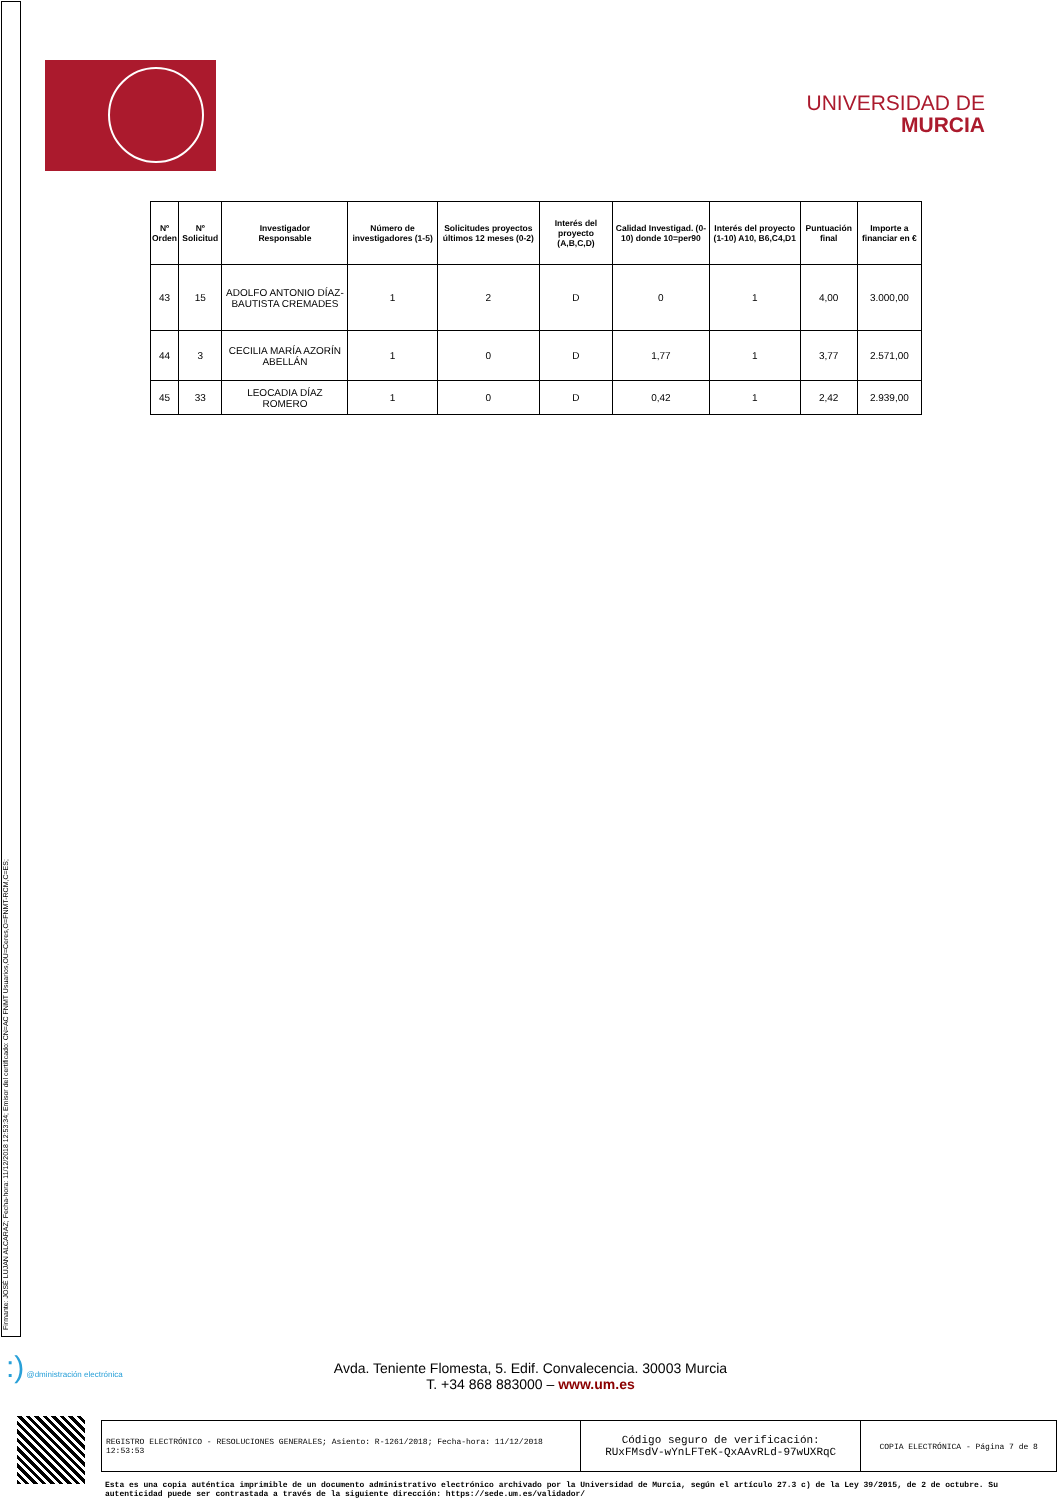Firmante: JOSÉ LUJAN ALCARAZ; Fecha-hora: 11/12/2018 12:53:34; Emisor del certificado: CN=AC FNMT Usuarios,OU=Ceres,O=FNMT-RCM,C=ES;
UNIVERSIDAD DE
MURCIA
| Nº Orden | Nº Solicitud | Investigador Responsable | Número de investigadores (1-5) | Solicitudes proyectos últimos 12 meses (0-2) | Interés del proyecto (A,B,C,D) | Calidad Investigad. (0-10) donde 10=per90 | Interés del proyecto (1-10) A10, B6,C4,D1 | Puntuación final | Importe a financiar en € |
| --- | --- | --- | --- | --- | --- | --- | --- | --- | --- |
| 43 | 15 | ADOLFO ANTONIO DÍAZ-BAUTISTA CREMADES | 1 | 2 | D | 0 | 1 | 4,00 | 3.000,00 |
| 44 | 3 | CECILIA MARÍA AZORÍN ABELLÁN | 1 | 0 | D | 1,77 | 1 | 3,77 | 2.571,00 |
| 45 | 33 | LEOCADIA DÍAZ ROMERO | 1 | 0 | D | 0,42 | 1 | 2,42 | 2.939,00 |
:) @dministración electrónica
Avda. Teniente Flomesta, 5. Edif. Convalecencia. 30003 Murcia
T. +34 868 883000 – www.um.es
| REGISTRO ELECTRÓNICO - RESOLUCIONES GENERALES; Asiento: R-1261/2018; Fecha-hora: 11/12/2018 12:53:53 | Código seguro de verificación: RUxFMsdV-wYnLFTeK-QxAAvRLd-97wUXRqC | COPIA ELECTRÓNICA - Página 7 de 8 |
Esta es una copia auténtica imprimible de un documento administrativo electrónico archivado por la Universidad de Murcia, según el artículo 27.3 c) de la Ley 39/2015, de 2 de octubre. Su autenticidad puede ser contrastada a través de la siguiente dirección: https://sede.um.es/validador/